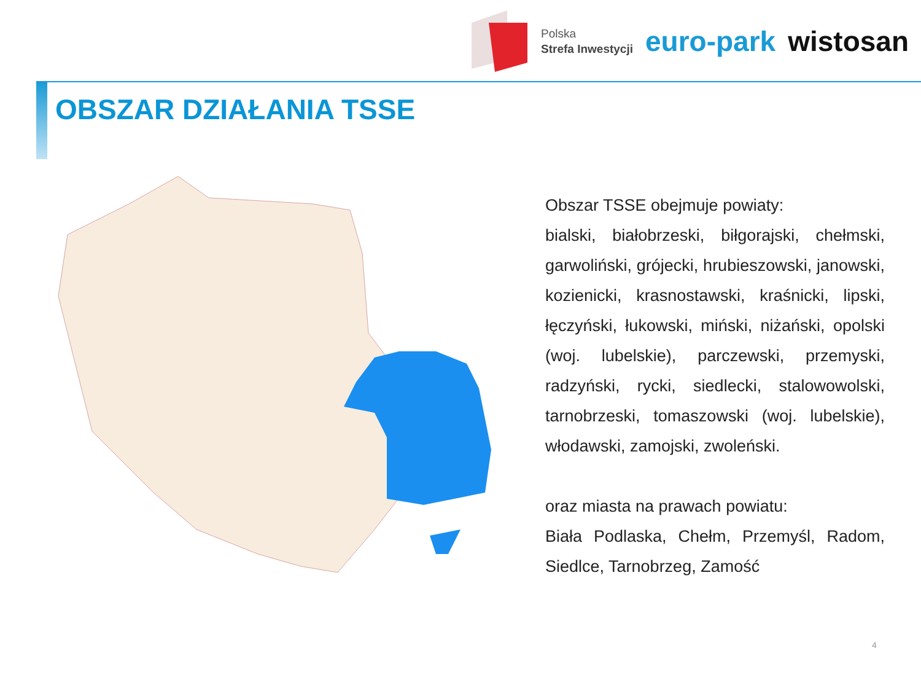Polska
Strefa Inwestycji
euro-park wistosan
OBSZAR DZIAŁANIA TSSE
Obszar TSSE obejmuje powiaty:
bialski, białobrzeski, biłgorajski, chełmski, garwoliński, grójecki, hrubieszowski, janowski, kozienicki, krasnostawski, kraśnicki, lipski, łęczyński, łukowski, miński, niżański, opolski (woj. lubelskie), parczewski, przemyski, radzyński, rycki, siedlecki, stalowowolski, tarnobrzeski, tomaszowski (woj. lubelskie), włodawski, zamojski, zwoleński.
oraz miasta na prawach powiatu:
Biała Podlaska, Chełm, Przemyśl, Radom, Siedlce, Tarnobrzeg, Zamość
4